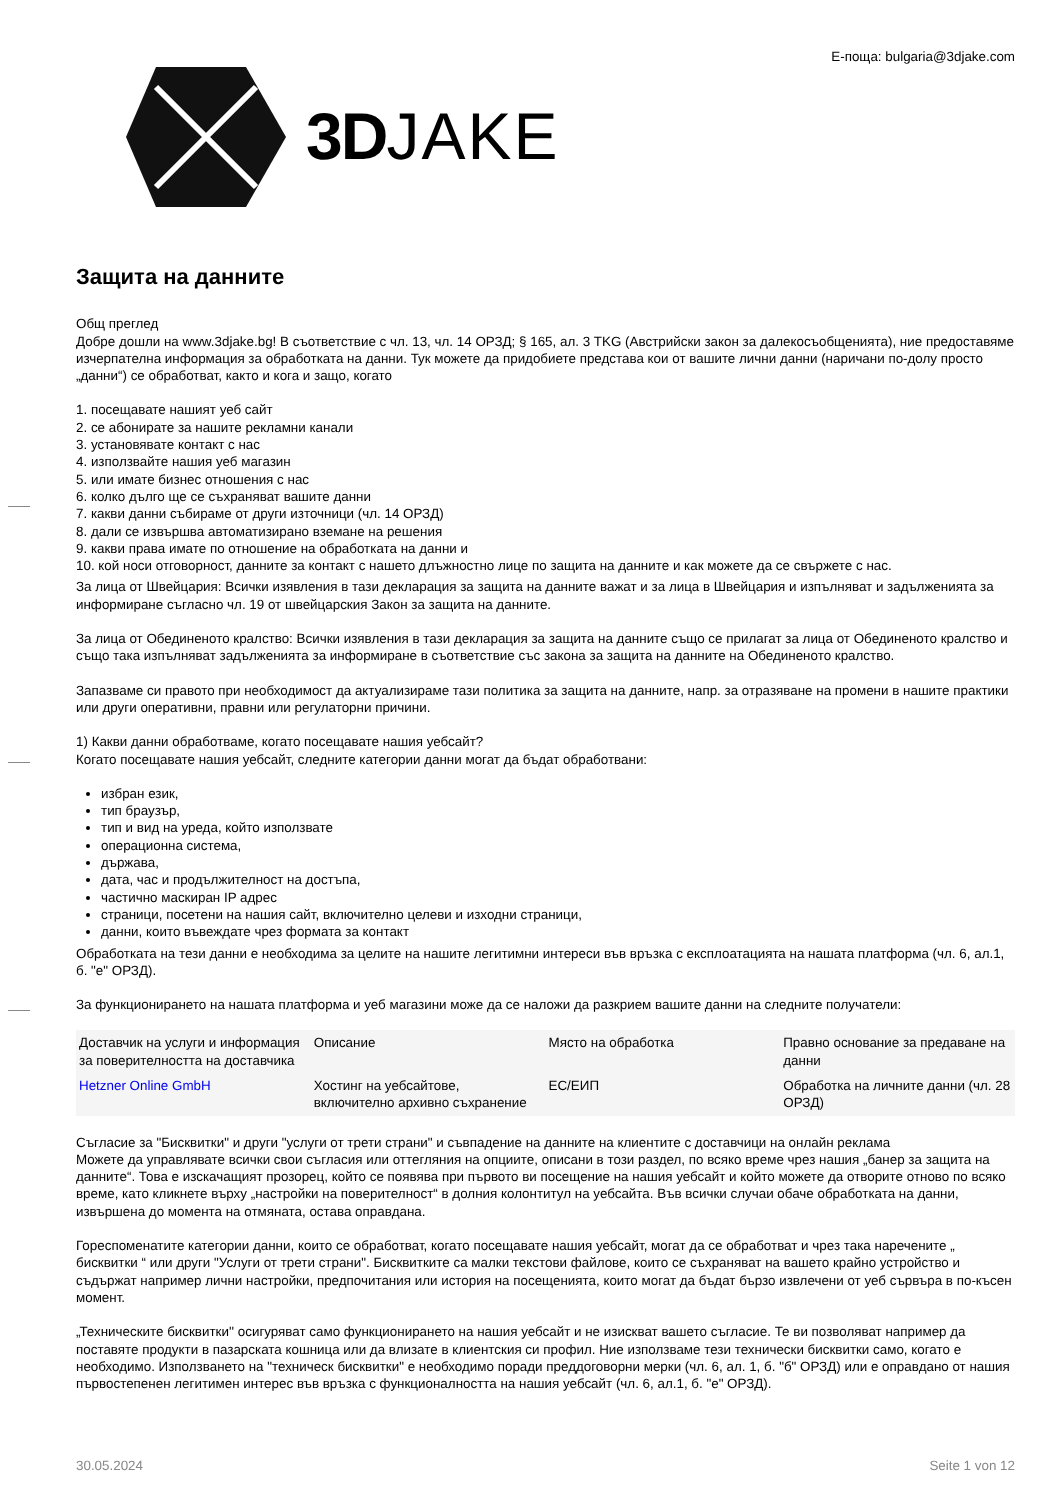3DJAKE
Е-поща: bulgaria@3djake.com
Защита на данните
Общ преглед
Добре дошли на www.3djake.bg! В съответствие с чл. 13, чл. 14 ОРЗД; § 165, ал. 3 TKG (Австрийски закон за далекосъобщенията), ние предоставяме изчерпателна информация за обработката на данни. Тук можете да придобиете представа кои от вашите лични данни (наричани по-долу просто „данни“) се обработват, както и кога и защо, когато
1. посещавате нашият уеб сайт
2. се абонирате за нашите рекламни канали
3. установявате контакт с нас
4. използвайте нашия уеб магазин
5. или имате бизнес отношения с нас
6. колко дълго ще се съхраняват вашите данни
7. какви данни събираме от други източници (чл. 14 ОРЗД)
8. дали се извършва автоматизирано вземане на решения
9. какви права имате по отношение на обработката на данни и
10. кой носи отговорност, данните за контакт с нашето длъжностно лице по защита на данните и как можете да се свържете с нас.
За лица от Швейцария: Всички изявления в тази декларация за защита на данните важат и за лица в Швейцария и изпълняват и задълженията за информиране съгласно чл. 19 от швейцарския Закон за защита на данните.
За лица от Обединеното кралство: Всички изявления в тази декларация за защита на данните също се прилагат за лица от Обединеното кралство и също така изпълняват задълженията за информиране в съответствие със закона за защита на данните на Обединеното кралство.
Запазваме си правото при необходимост да актуализираме тази политика за защита на данните, напр. за отразяване на промени в нашите практики или други оперативни, правни или регулаторни причини.
1) Какви данни обработваме, когато посещавате нашия уебсайт?
Когато посещавате нашия уебсайт, следните категории данни могат да бъдат обработвани:
избран език,
тип браузър,
тип и вид на уреда, който използвате
операционна система,
държава,
дата, час и продължителност на достъпа,
частично маскиран IP адрес
страници, посетени на нашия сайт, включително целеви и изходни страници,
данни, които въвеждате чрез формата за контакт
Обработката на тези данни е необходима за целите на нашите легитимни интереси във връзка с експлоатацията на нашата платформа (чл. 6, ал.1, б. "е" ОРЗД).
За функционирането на нашата платформа и уеб магазини може да се наложи да разкрием вашите данни на следните получатели:
| Доставчик на услуги и информация за поверителността на доставчика | Описание | Място на обработка | Правно основание за предаване на данни |
| Hetzner Online GmbH | Хостинг на уебсайтове, включително архивно съхранение | ЕС/ЕИП | Обработка на личните данни (чл. 28 ОРЗД) |
Съгласие за "Бисквитки" и други "услуги от трети страни" и съвпадение на данните на клиентите с доставчици на онлайн реклама
Можете да управлявате всички свои съгласия или оттегляния на опциите, описани в този раздел, по всяко време чрез нашия „банер за защита на данните“. Това е изскачащият прозорец, който се появява при първото ви посещение на нашия уебсайт и който можете да отворите отново по всяко време, като кликнете върху „настройки на поверителност“ в долния колонтитул на уебсайта. Във всички случаи обаче обработката на данни, извършена до момента на отмяната, остава оправдана.
Гореспоменатите категории данни, които се обработват, когато посещавате нашия уебсайт, могат да се обработват и чрез така наречените „ бисквитки “ или други "Услуги от трети страни". Бисквитките са малки текстови файлове, които се съхраняват на вашето крайно устройство и съдържат например лични настройки, предпочитания или история на посещенията, които могат да бъдат бързо извлечени от уеб сървъра в по-късен момент.
„Техническите бисквитки'' осигуряват само функционирането на нашия уебсайт и не изискват вашето съгласие. Те ви позволяват например да поставяте продукти в пазарската кошница или да влизате в клиентския си профил. Ние използваме тези технически бисквитки само, когато е необходимо. Използването на "техническ бисквитки" е необходимо поради преддоговорни мерки (чл. 6, ал. 1, б. "б" ОРЗД) или е оправдано от нашия първостепенен легитимен интерес във връзка с функционалността на нашия уебсайт (чл. 6, ал.1, б. "е" ОРЗД).
30.05.2024 Seite 1 von 12